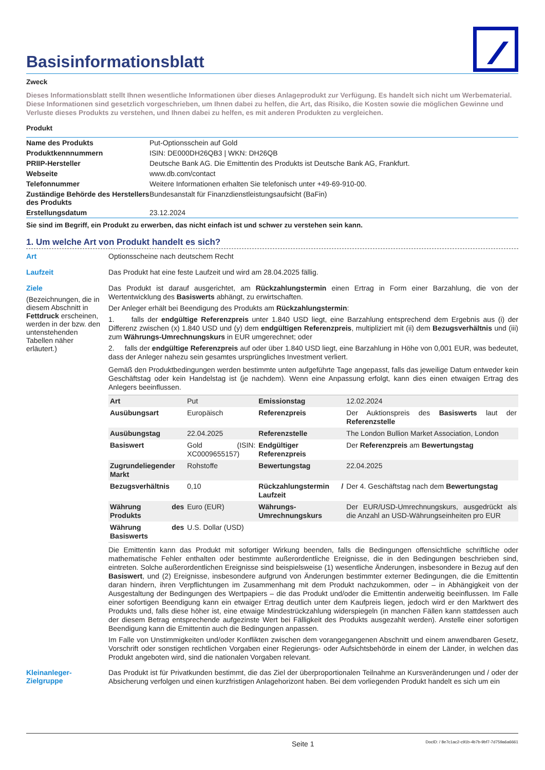Basisinformationsblatt
Zweck
Dieses Informationsblatt stellt Ihnen wesentliche Informationen über dieses Anlageprodukt zur Verfügung. Es handelt sich nicht um Werbematerial. Diese Informationen sind gesetzlich vorgeschrieben, um Ihnen dabei zu helfen, die Art, das Risiko, die Kosten sowie die möglichen Gewinne und Verluste dieses Produkts zu verstehen, und Ihnen dabei zu helfen, es mit anderen Produkten zu vergleichen.
Produkt
| Name des Produkts | Put-Optionsschein auf Gold |
| Produktkennnummern | ISIN: DE000DH26QB3 / WKN: DH26QB |
| PRIIP-Hersteller | Deutsche Bank AG. Die Emittentin des Produkts ist Deutsche Bank AG, Frankfurt. |
| Webseite | www.db.com/contact |
| Telefonnummer | Weitere Informationen erhalten Sie telefonisch unter +49-69-910-00. |
| Zuständige Behörde des Herstellers des Produkts | Bundesanstalt für Finanzdienstleistungsaufsicht (BaFin) |
| Erstellungsdatum | 23.12.2024 |
Sie sind im Begriff, ein Produkt zu erwerben, das nicht einfach ist und schwer zu verstehen sein kann.
1. Um welche Art von Produkt handelt es sich?
Art
Optionsscheine nach deutschem Recht
Laufzeit
Das Produkt hat eine feste Laufzeit und wird am 28.04.2025 fällig.
Ziele
(Bezeichnungen, die in diesem Abschnitt in Fettdruck erscheinen, werden in der bzw. den untenstehenden Tabellen näher erläutert.)
Das Produkt ist darauf ausgerichtet, am Rückzahlungstermin einen Ertrag in Form einer Barzahlung, die von der Wertentwicklung des Basiswerts abhängt, zu erwirtschaften.
Der Anleger erhält bei Beendigung des Produkts am Rückzahlungstermin:
1. falls der endgültige Referenzpreis unter 1.840 USD liegt, eine Barzahlung entsprechend dem Ergebnis aus (i) der Differenz zwischen (x) 1.840 USD und (y) dem endgültigen Referenzpreis, multipliziert mit (ii) dem Bezugsverhältnis und (iii) zum Währungs-Umrechnungskurs in EUR umgerechnet; oder
2. falls der endgültige Referenzpreis auf oder über 1.840 USD liegt, eine Barzahlung in Höhe von 0,001 EUR, was bedeutet, dass der Anleger nahezu sein gesamtes ursprüngliches Investment verliert.
Gemäß den Produktbedingungen werden bestimmte unten aufgeführte Tage angepasst, falls das jeweilige Datum entweder kein Geschäftstag oder kein Handelstag ist (je nachdem). Wenn eine Anpassung erfolgt, kann dies einen etwaigen Ertrag des Anlegers beeinflussen.
| Art | Put | Emissionstag | 12.02.2024 |
| Ausübungsart | Europäisch | Referenzpreis | Der Auktionspreis des Basiswerts laut der Referenzstelle |
| Ausübungstag | 22.04.2025 | Referenzstelle | The London Bullion Market Association, London |
| Basiswert | Gold (ISIN: XC0009655157) | Endgültiger Referenzpreis | Der Referenzpreis am Bewertungstag |
| Zugrundeliegender Markt | Rohstoffe | Bewertungstag | 22.04.2025 |
| Bezugsverhältnis | 0,10 | Rückzahlungstermin / Laufzeit | Der 4. Geschäftstag nach dem Bewertungstag |
| Währung des Produkts | Euro (EUR) | Währungs-Umrechnungskurs | Der EUR/USD-Umrechnungskurs, ausgedrückt als die Anzahl an USD-Währungseinheiten pro EUR |
| Währung des Basiswerts | U.S. Dollar (USD) | | |
Die Emittentin kann das Produkt mit sofortiger Wirkung beenden, falls die Bedingungen offensichtliche schriftliche oder mathematische Fehler enthalten oder bestimmte außerordentliche Ereignisse, die in den Bedingungen beschrieben sind, eintreten. Solche außerordentlichen Ereignisse sind beispielsweise (1) wesentliche Änderungen, insbesondere in Bezug auf den Basiswert, und (2) Ereignisse, insbesondere aufgrund von Änderungen bestimmter externer Bedingungen, die die Emittentin daran hindern, ihren Verpflichtungen im Zusammenhang mit dem Produkt nachzukommen, oder – in Abhängigkeit von der Ausgestaltung der Bedingungen des Wertpapiers – die das Produkt und/oder die Emittentin anderweitig beeinflussen. Im Falle einer sofortigen Beendigung kann ein etwaiger Ertrag deutlich unter dem Kaufpreis liegen, jedoch wird er den Marktwert des Produkts und, falls diese höher ist, eine etwaige Mindestrückzahlung widerspiegeln (in manchen Fällen kann stattdessen auch der diesem Betrag entsprechende aufgezinste Wert bei Fälligkeit des Produkts ausgezahlt werden). Anstelle einer sofortigen Beendigung kann die Emittentin auch die Bedingungen anpassen.
Im Falle von Unstimmigkeiten und/oder Konflikten zwischen dem vorangegangenen Abschnitt und einem anwendbaren Gesetz, Vorschrift oder sonstigen rechtlichen Vorgaben einer Regierungs- oder Aufsichtsbehörde in einem der Länder, in welchen das Produkt angeboten wird, sind die nationalen Vorgaben relevant.
Kleinanleger-
Zielgruppe
Das Produkt ist für Privatkunden bestimmt, die das Ziel der überproportionalen Teilnahme an Kursveränderungen und / oder der Absicherung verfolgen und einen kurzfristigen Anlagehorizont haben. Bei dem vorliegenden Produkt handelt es sich um ein
Seite 1 DocID: / 8e7c1ac2-c91b-4b7b-9bf7-7d759a6a6661